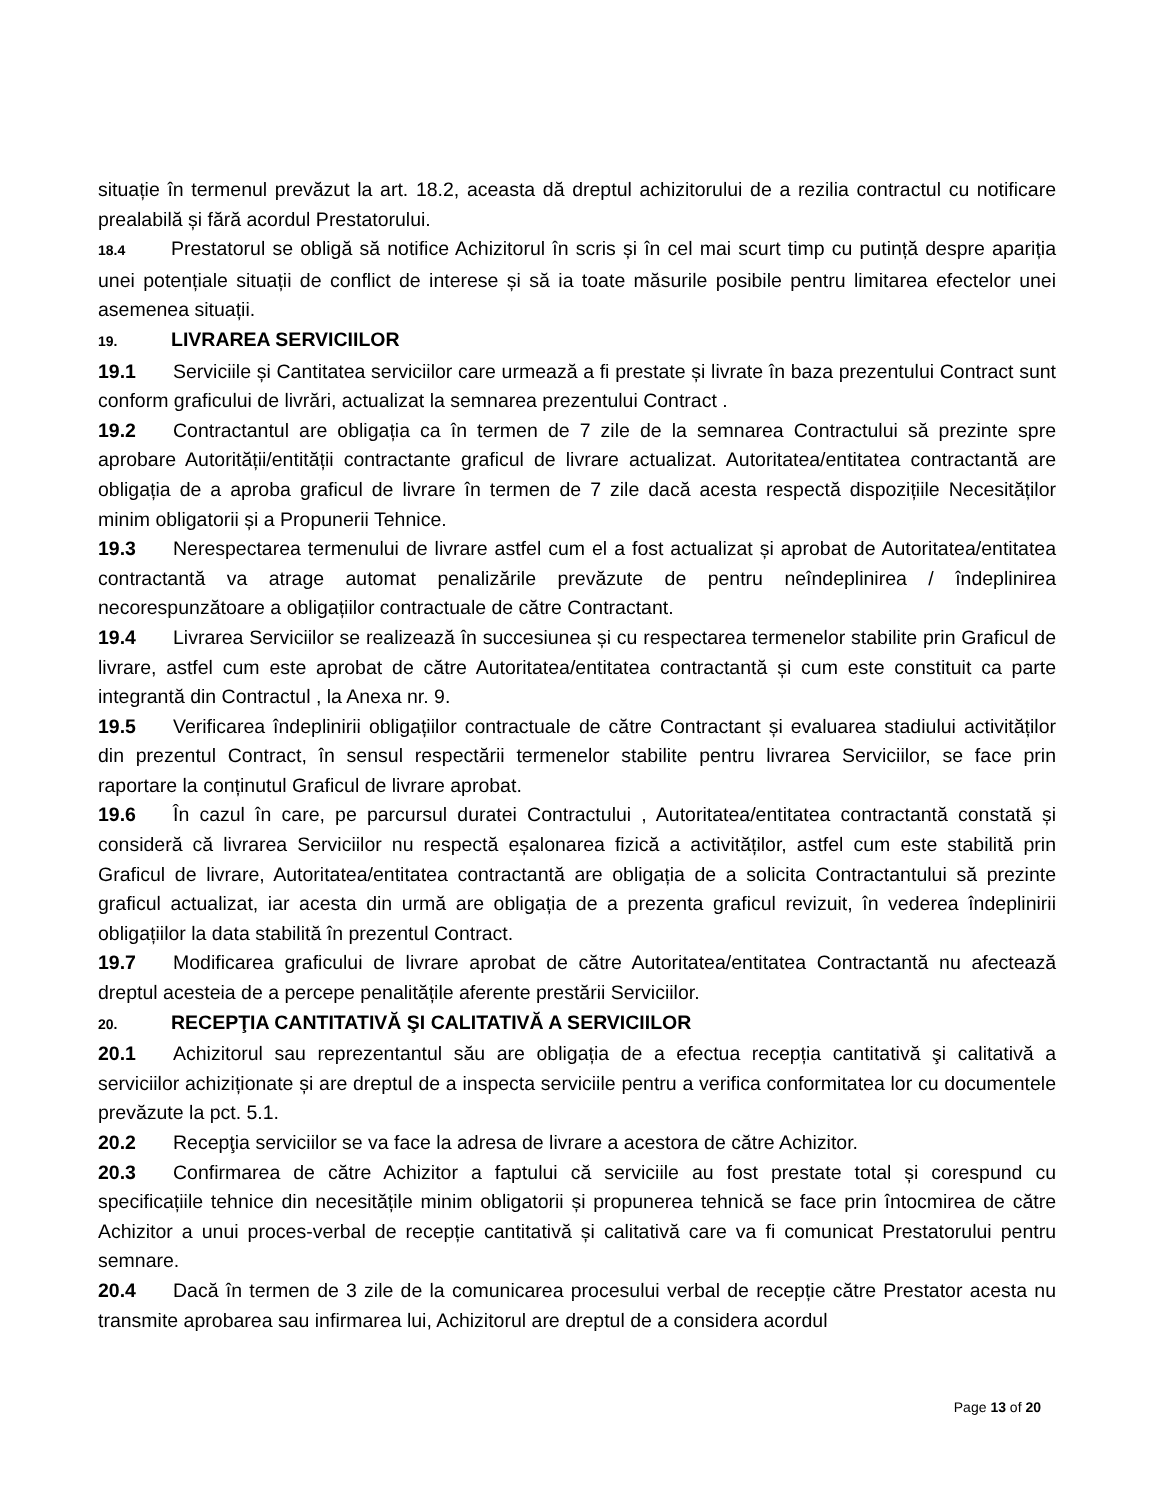situație în termenul prevăzut la art. 18.2, aceasta dă dreptul achizitorului de a rezilia contractul cu notificare prealabilă și fără acordul Prestatorului.
18.4 Prestatorul se obligă să notifice Achizitorul în scris și în cel mai scurt timp cu putință despre apariția unei potențiale situații de conflict de interese și să ia toate măsurile posibile pentru limitarea efectelor unei asemenea situații.
19. LIVRAREA SERVICIILOR
19.1 Serviciile și Cantitatea serviciilor care urmează a fi prestate și livrate în baza prezentului Contract sunt conform graficului de livrări, actualizat la semnarea prezentului Contract .
19.2 Contractantul are obligația ca în termen de 7 zile de la semnarea Contractului să prezinte spre aprobare Autorității/entității contractante graficul de livrare actualizat. Autoritatea/entitatea contractantă are obligația de a aproba graficul de livrare în termen de 7 zile dacă acesta respectă dispozițiile Necesităților minim obligatorii și a Propunerii Tehnice.
19.3 Nerespectarea termenului de livrare astfel cum el a fost actualizat și aprobat de Autoritatea/entitatea contractantă va atrage automat penalizările prevăzute de pentru neîndeplinirea / îndeplinirea necorespunzătoare a obligațiilor contractuale de către Contractant.
19.4 Livrarea Serviciilor se realizează în succesiunea și cu respectarea termenelor stabilite prin Graficul de livrare, astfel cum este aprobat de către Autoritatea/entitatea contractantă și cum este constituit ca parte integrantă din Contractul , la Anexa nr. 9.
19.5 Verificarea îndeplinirii obligațiilor contractuale de către Contractant și evaluarea stadiului activităților din prezentul Contract, în sensul respectării termenelor stabilite pentru livrarea Serviciilor, se face prin raportare la conținutul Graficul de livrare aprobat.
19.6 În cazul în care, pe parcursul duratei Contractului , Autoritatea/entitatea contractantă constată și consideră că livrarea Serviciilor nu respectă eșalonarea fizică a activităților, astfel cum este stabilită prin Graficul de livrare, Autoritatea/entitatea contractantă are obligația de a solicita Contractantului să prezinte graficul actualizat, iar acesta din urmă are obligația de a prezenta graficul revizuit, în vederea îndeplinirii obligațiilor la data stabilită în prezentul Contract.
19.7 Modificarea graficului de livrare aprobat de către Autoritatea/entitatea Contractantă nu afectează dreptul acesteia de a percepe penalitățile aferente prestării Serviciilor.
20. RECEPŢIA CANTITATIVĂ ŞI CALITATIVĂ A SERVICIILOR
20.1 Achizitorul sau reprezentantul său are obligația de a efectua recepția cantitativă şi calitativă a serviciilor achiziționate și are dreptul de a inspecta serviciile pentru a verifica conformitatea lor cu documentele prevăzute la pct. 5.1.
20.2 Recepţia serviciilor se va face la adresa de livrare a acestora de către Achizitor.
20.3 Confirmarea de către Achizitor a faptului că serviciile au fost prestate total și corespund cu specificațiile tehnice din necesitățile minim obligatorii și propunerea tehnică se face prin întocmirea de către Achizitor a unui proces-verbal de recepție cantitativă și calitativă care va fi comunicat Prestatorului pentru semnare.
20.4 Dacă în termen de 3 zile de la comunicarea procesului verbal de recepție către Prestator acesta nu transmite aprobarea sau infirmarea lui, Achizitorul are dreptul de a considera acordul
Page 13 of 20